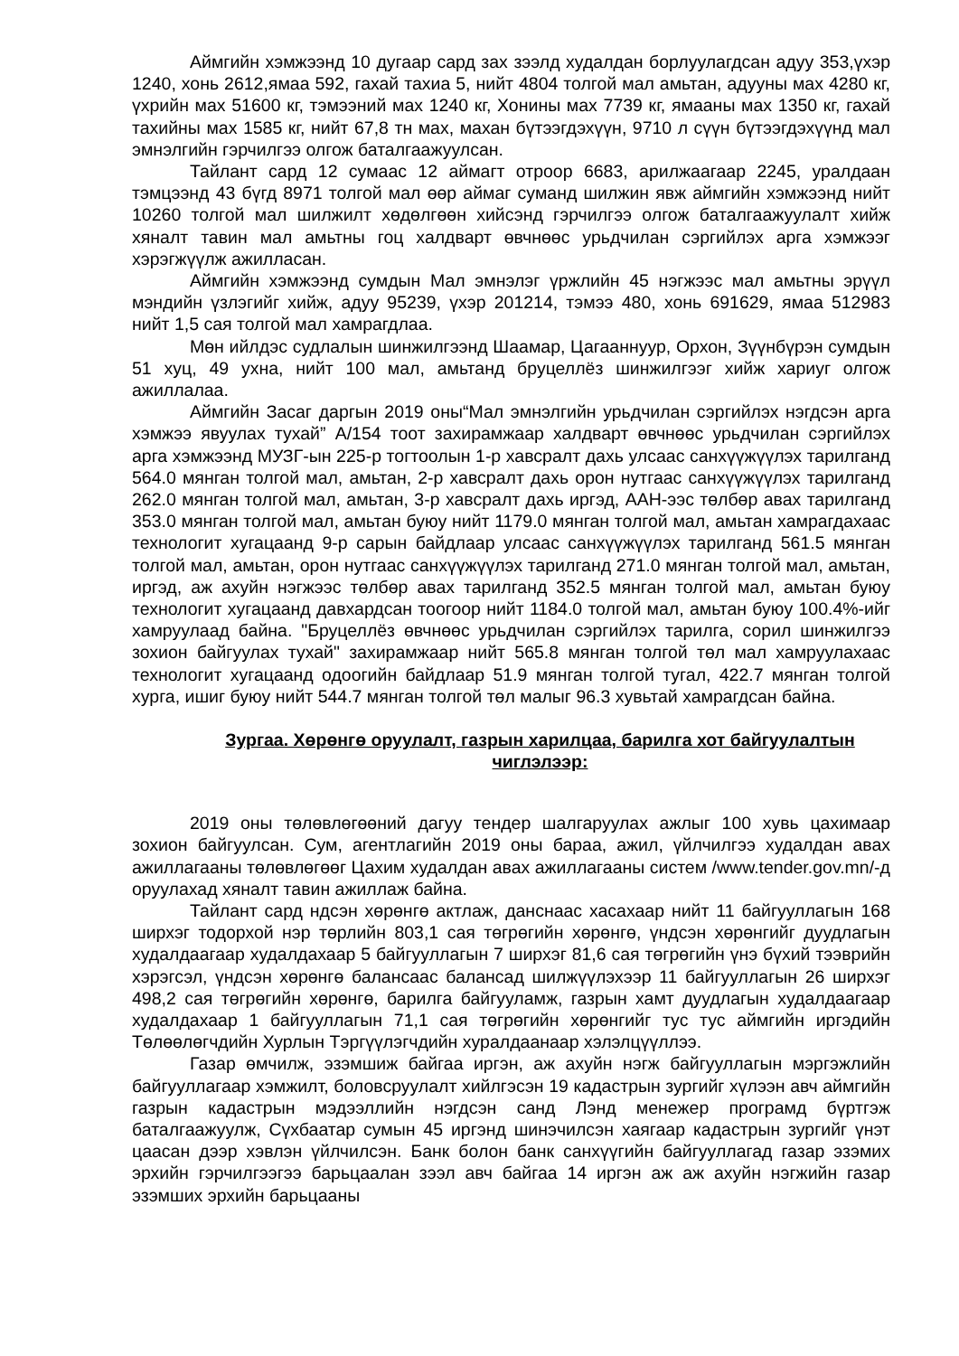Аймгийн хэмжээнд 10 дугаар сард зах зээлд худалдан борлуулагдсан адуу 353,үхэр 1240, хонь 2612,ямаа 592, гахай тахиа 5, нийт 4804 толгой мал амьтан, адууны мах 4280 кг, үхрийн мах 51600 кг, тэмээний мах 1240 кг, Хонины мах 7739 кг, ямааны мах 1350 кг, гахай тахийны мах 1585 кг, нийт 67,8 тн мах, махан бүтээгдэхүүн, 9710 л сүүн бүтээгдэхүүнд мал эмнэлгийн гэрчилгээ олгож баталгаажуулсан.
Тайлант сард 12 сумаас 12 аймагт отроор 6683, арилжаагаар 2245, уралдаан тэмцээнд 43 бүгд 8971 толгой мал өөр аймаг суманд шилжин явж аймгийн хэмжээнд нийт 10260 толгой мал шилжилт хөдөлгөөн хийсэнд гэрчилгээ олгож баталгаажуулалт хийж хяналт тавин мал амьтны гоц халдварт өвчнөөс урьдчилан сэргийлэх арга хэмжээг хэрэгжүүлж ажилласан.
Аймгийн хэмжээнд сумдын Мал эмнэлэг үржлийн 45 нэгжээс мал амьтны эрүүл мэндийн үзлэгийг хийж, адуу 95239, үхэр 201214, тэмээ 480, хонь 691629, ямаа 512983 нийт 1,5 сая толгой мал хамрагдлаа.
Мөн ийлдэс судлалын шинжилгээнд Шаамар, Цагааннуур, Орхон, Зүүнбүрэн сумдын 51 хуц, 49 ухна, нийт 100 мал, амьтанд бруцеллёз шинжилгээг хийж хариуг олгож ажиллалаа.
Аймгийн Засаг даргын 2019 оны“Мал эмнэлгийн урьдчилан сэргийлэх нэгдсэн арга хэмжээ явуулах тухай” А/154 тоот захирамжаар халдварт өвчнөөс урьдчилан сэргийлэх арга хэмжээнд МУЗГ-ын 225-р тогтоолын 1-р хавсралт дахь улсаас санхүүжүүлэх тарилганд 564.0 мянган толгой мал, амьтан, 2-р хавсралт дахь орон нутгаас санхүүжүүлэх тарилганд 262.0 мянган толгой мал, амьтан, 3-р хавсралт дахь иргэд, ААН-ээс төлбөр авах тарилганд 353.0 мянган толгой мал, амьтан буюу нийт 1179.0 мянган толгой мал, амьтан хамрагдахаас технологит хугацаанд 9-р сарын байдлаар улсаас санхүүжүүлэх тарилганд 561.5 мянган толгой мал, амьтан, орон нутгаас санхүүжүүлэх тарилганд 271.0 мянган толгой мал, амьтан, иргэд, аж ахуйн нэгжээс төлбөр авах тарилганд 352.5 мянган толгой мал, амьтан буюу технологит хугацаанд давхардсан тоогоор нийт 1184.0 толгой мал, амьтан буюу 100.4%-ийг хамруулаад байна. "Бруцеллёз өвчнөөс урьдчилан сэргийлэх тарилга, сорил шинжилгээ зохион байгуулах тухай" захирамжаар нийт 565.8 мянган толгой төл мал хамруулахаас технологит хугацаанд одоогийн байдлаар 51.9 мянган толгой тугал, 422.7 мянган толгой хурга, ишиг буюу нийт 544.7 мянган толгой төл малыг 96.3 хувьтай хамрагдсан байна.
Зургаа. Хөрөнгө оруулалт, газрын харилцаа, барилга хот байгуулалтын чиглэлээр:
2019 оны төлөвлөгөөний дагуу тендер шалгаруулах ажлыг 100 хувь цахимаар зохион байгуулсан. Сум, агентлагийн 2019 оны бараа, ажил, үйлчилгээ худалдан авах ажиллагааны төлөвлөгөөг Цахим худалдан авах ажиллагааны систем /www.tender.gov.mn/-д оруулахад хяналт тавин ажиллаж байна.
Тайлант сард ндсэн хөрөнгө актлаж, данснаас хасахаар нийт 11 байгууллагын 168 ширхэг тодорхой нэр төрлийн 803,1 сая төгрөгийн хөрөнгө, үндсэн хөрөнгийг дуудлагын худалдаагаар худалдахаар 5 байгууллагын 7 ширхэг 81,6 сая төгрөгийн үнэ бүхий тээврийн хэрэгсэл, үндсэн хөрөнгө балансаас балансад шилжүүлэхээр 11 байгууллагын 26 ширхэг 498,2 сая төгрөгийн хөрөнгө, барилга байгууламж, газрын хамт дуудлагын худалдаагаар худалдахаар 1 байгууллагын 71,1 сая төгрөгийн хөрөнгийг тус тус аймгийн иргэдийн Төлөөлөгчдийн Хурлын Тэргүүлэгчдийн хуралдаанаар хэлэлцүүллээ.
Газар өмчилж, эзэмшиж байгаа иргэн, аж ахуйн нэгж байгууллагын мэргэжлийн байгууллагаар хэмжилт, боловсруулалт хийлгэсэн 19 кадастрын зургийг хүлээн авч аймгийн газрын кадастрын мэдээллийн нэгдсэн санд Лэнд менежер програмд бүртгэж баталгаажуулж, Сүхбаатар сумын 45 иргэнд шинэчилсэн хаягаар кадастрын зургийг үнэт цаасан дээр хэвлэн үйлчилсэн. Банк болон банк санхүүгийн байгууллагад газар эзэмих эрхийн гэрчилгээгээ барьцаалан зээл авч байгаа 14 иргэн аж аж ахуйн нэгжийн газар эзэмших эрхийн барьцааны